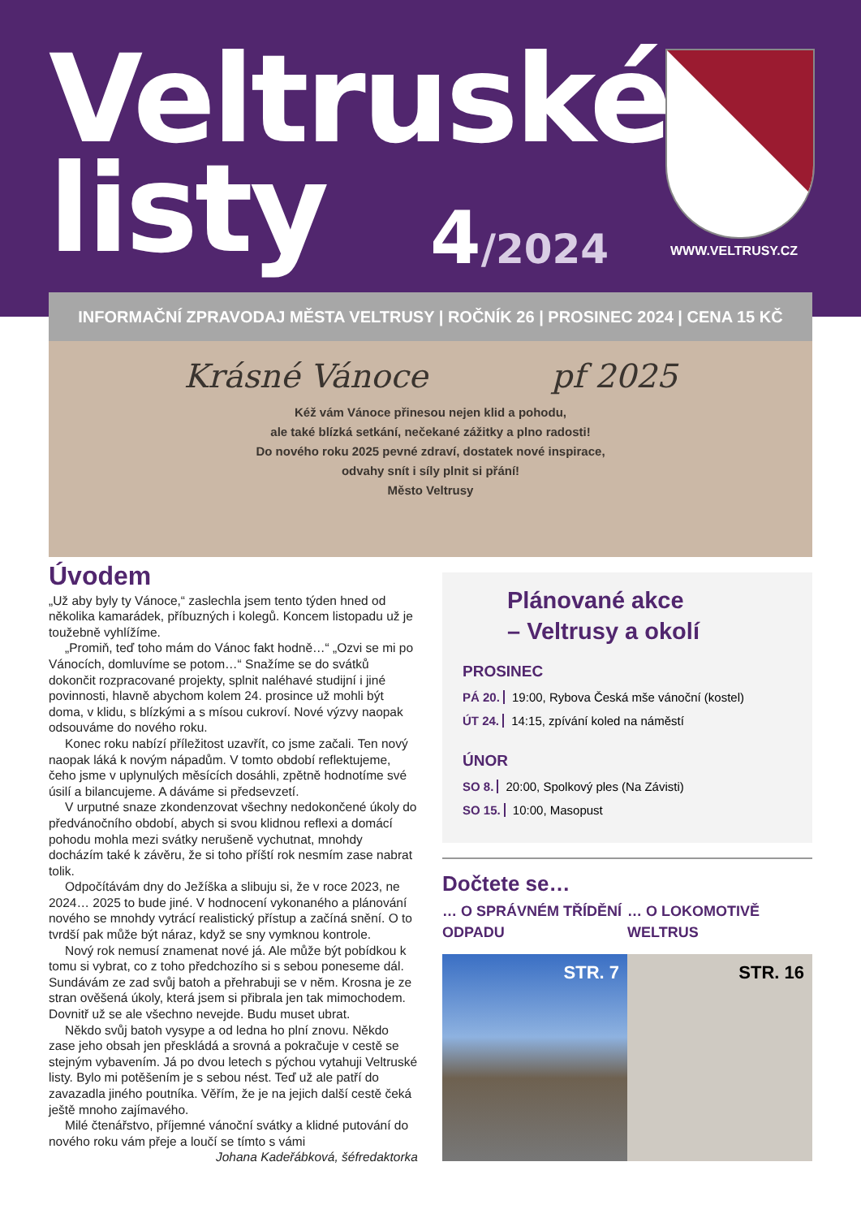Veltruské
listy
4/2024 WWW.VELTRUSY.CZ
INFORMAČNÍ ZPRAVODAJ MĚSTA VELTRUSY | ROČNÍK 26 | PROSINEC 2024 | CENA 15 KČ
Krásné Vánoce pf 2025
Kéž vám Vánoce přinesou nejen klid a pohodu,
ale také blízká setkání, nečekané zážitky a plno radosti!
Do nového roku 2025 pevné zdraví, dostatek nové inspirace,
odvahy snít i síly plnit si přání!
Město Veltrusy
Úvodem
„Už aby byly ty Vánoce,“ zaslechla jsem tento týden hned od několika kamarádek, příbuzných i kolegů. Koncem listopadu už je toužebně vyhlížíme.
„Promiň, teď toho mám do Vánoc fakt hodně…“ „Ozvi se mi po Vánocích, domluvíme se potom…“ Snažíme se do svátků dokončit rozpracované projekty, splnit naléhavé studijní i jiné povinnosti, hlavně abychom kolem 24. prosince už mohli být doma, v klidu, s blízkými a s mísou cukroví. Nové výzvy naopak odsouváme do nového roku.
Konec roku nabízí příležitost uzavřít, co jsme začali. Ten nový naopak láká k novým nápadům. V tomto období reflektujeme, čeho jsme v uplynulých měsících dosáhli, zpětně hodnotíme své úsilí a bilancujeme. A dáváme si předsevzetí.
V urputné snaze zkondenzovat všechny nedokončené úkoly do předvánočního období, abych si svou klidnou reflexi a domácí pohodu mohla mezi svátky nerušeně vychutnat, mnohdy docházím také k závěru, že si toho příští rok nesmím zase nabrat tolik.
Odpočítávám dny do Ježíška a slibuju si, že v roce 2023, ne 2024… 2025 to bude jiné. V hodnocení vykonaného a plánování nového se mnohdy vytrácí realistický přístup a začíná snění. O to tvrdší pak může být náraz, když se sny vymknou kontrole.
Nový rok nemusí znamenat nové já. Ale může být pobídkou k tomu si vybrat, co z toho předchozího si s sebou poneseme dál. Sundávám ze zad svůj batoh a přehrabuji se v něm. Krosna je ze stran ověšená úkoly, která jsem si přibrala jen tak mimochodem. Dovnitř už se ale všechno nevejde. Budu muset ubrat.
Někdo svůj batoh vysype a od ledna ho plní znovu. Někdo zase jeho obsah jen přeskládá a srovná a pokračuje v cestě se stejným vybavením. Já po dvou letech s pýchou vytahuji Veltruské listy. Bylo mi potěšením je s sebou nést. Teď už ale patří do zavazadla jiného poutníka. Věřím, že je na jejich další cestě čeká ještě mnoho zajímavého.
Milé čtenářstvo, příjemné vánoční svátky a klidné putování do nového roku vám přeje a loučí se tímto s vámi
Johana Kadeřábková, šéfredaktorka
Plánované akce
– Veltrusy a okolí
PROSINEC
PÁ 20. 19:00, Rybova Česká mše vánoční (kostel)
ÚT 24. 14:15, zpívání koled na náměstí
ÚNOR
SO 8. 20:00, Spolkový ples (Na Závisti)
SO 15. 10:00, Masopust
Dočtete se…
… O SPRÁVNÉM TŘÍDĚNÍ ODPADU … O LOKOMOTIVĚ WELTRUS
STR. 7 STR. 16